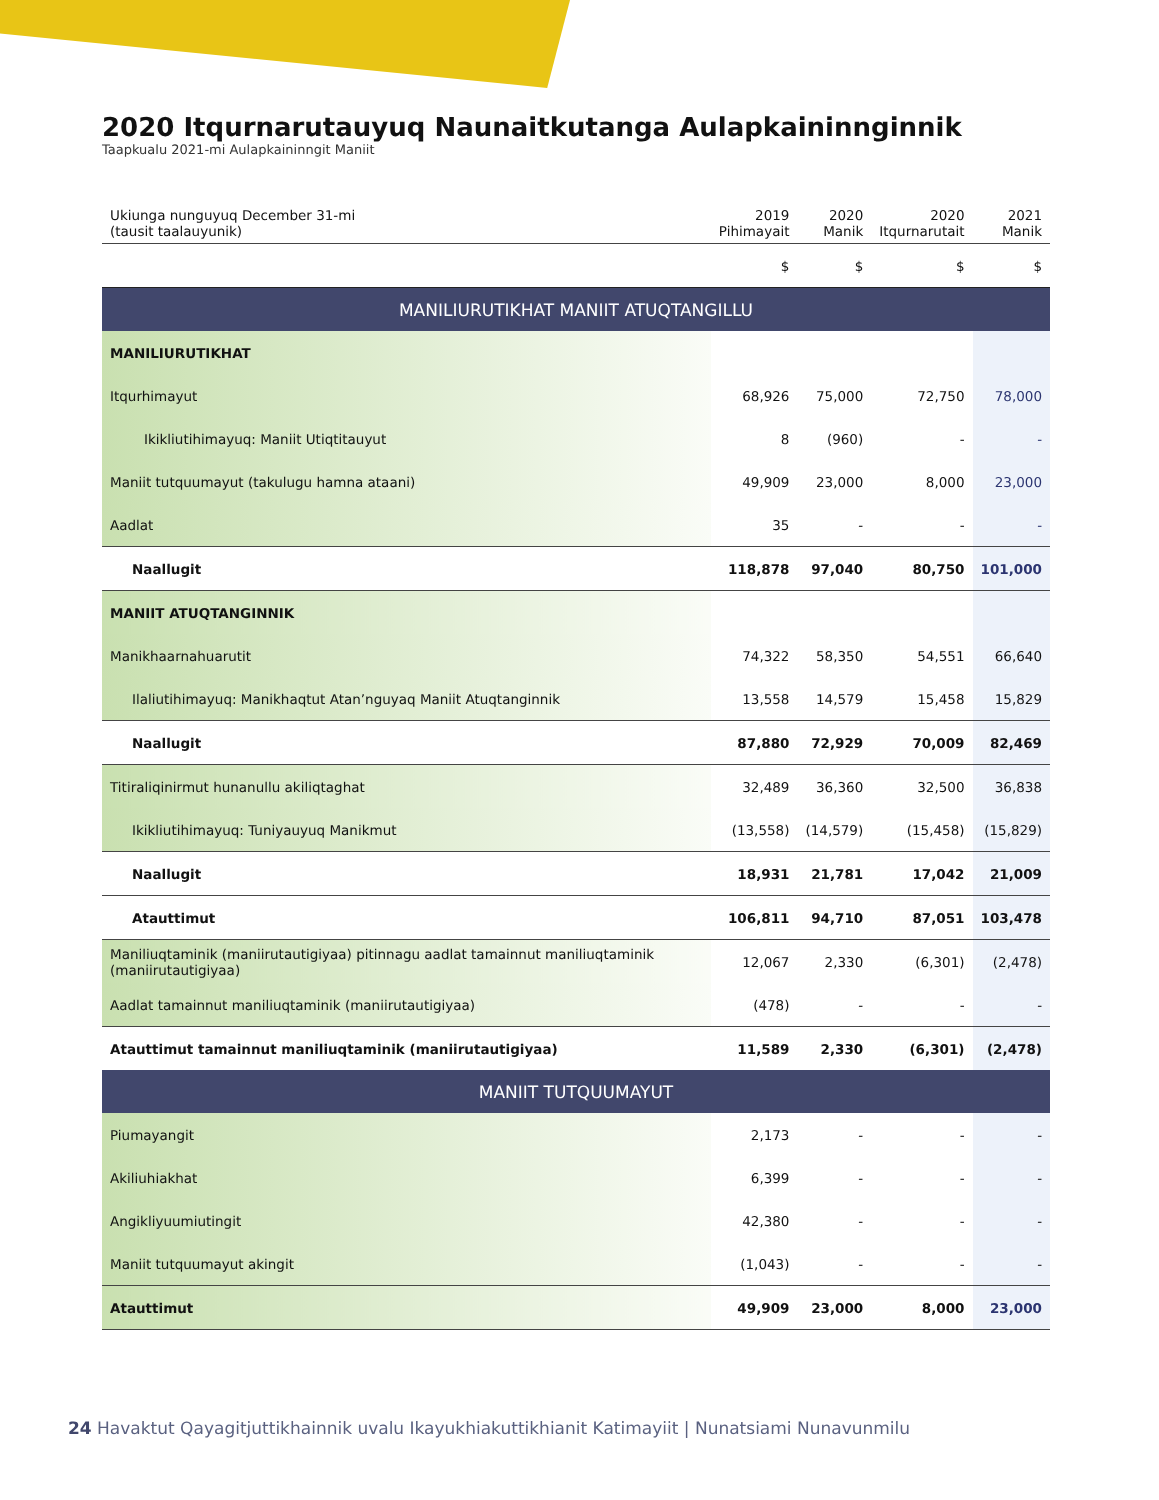2020 Itqurnarutauyuq Naunaitkutanga Aulapkaininnginnik
Taapkualu 2021-mi Aulapkaininngit Maniit
| Ukiunga nunguyuq December 31-mi (tausit taalauyunik) | 2019 Pihimayait | 2020 Manik | 2020 Itqurnarutait | 2021 Manik |
| --- | --- | --- | --- | --- |
| | $ | $ | $ | $ |
| MANILIURUTIKHAT MANIIT ATUQTANGILLU | | | | |
| MANILIURUTIKHAT | | | | |
| Itqurhimayut | 68,926 | 75,000 | 72,750 | 78,000 |
| Ikikliutihimayuq: Maniit Utiqtitauyut | 8 | (960) | - | - |
| Maniit tutquumayut (takulugu hamna ataani) | 49,909 | 23,000 | 8,000 | 23,000 |
| Aadlat | 35 | - | - | - |
| Naallugit | 118,878 | 97,040 | 80,750 | 101,000 |
| MANIIT ATUQTANGINNIK | | | | |
| Manikhaarnahuarutit | 74,322 | 58,350 | 54,551 | 66,640 |
| Ilaliutihimayuq: Manikhaqtut Atan’nguyaq Maniit Atuqtanginnik | 13,558 | 14,579 | 15,458 | 15,829 |
| Naallugit | 87,880 | 72,929 | 70,009 | 82,469 |
| Titiraliqinirmut hunanullu akiliqtaghat | 32,489 | 36,360 | 32,500 | 36,838 |
| Ikikliutihimayuq: Tuniyauyuq Manikmut | (13,558) | (14,579) | (15,458) | (15,829) |
| Naallugit | 18,931 | 21,781 | 17,042 | 21,009 |
| Atauttimut | 106,811 | 94,710 | 87,051 | 103,478 |
| Maniliuqtaminik (maniirutautigiyaa) pitinnagu aadlat tamainnut maniliuqtaminik (maniirutautigiyaa) | 12,067 | 2,330 | (6,301) | (2,478) |
| Aadlat tamainnut maniliuqtaminik (maniirutautigiyaa) | (478) | - | - | - |
| Atauttimut tamainnut maniliuqtaminik (maniirutautigiyaa) | 11,589 | 2,330 | (6,301) | (2,478) |
| MANIIT TUTQUUMAYUT | | | | |
| Piumayangit | 2,173 | - | - | - |
| Akiliuhiakhat | 6,399 | - | - | - |
| Angikliyuumiutingit | 42,380 | - | - | - |
| Maniit tutquumayut akingit | (1,043) | - | - | - |
| Atauttimut | 49,909 | 23,000 | 8,000 | 23,000 |
24 Havaktut Qayagitjuttikhainnik uvalu Ikayukhiakuttikhianit Katimayiit | Nunatsiami Nunavunmilu